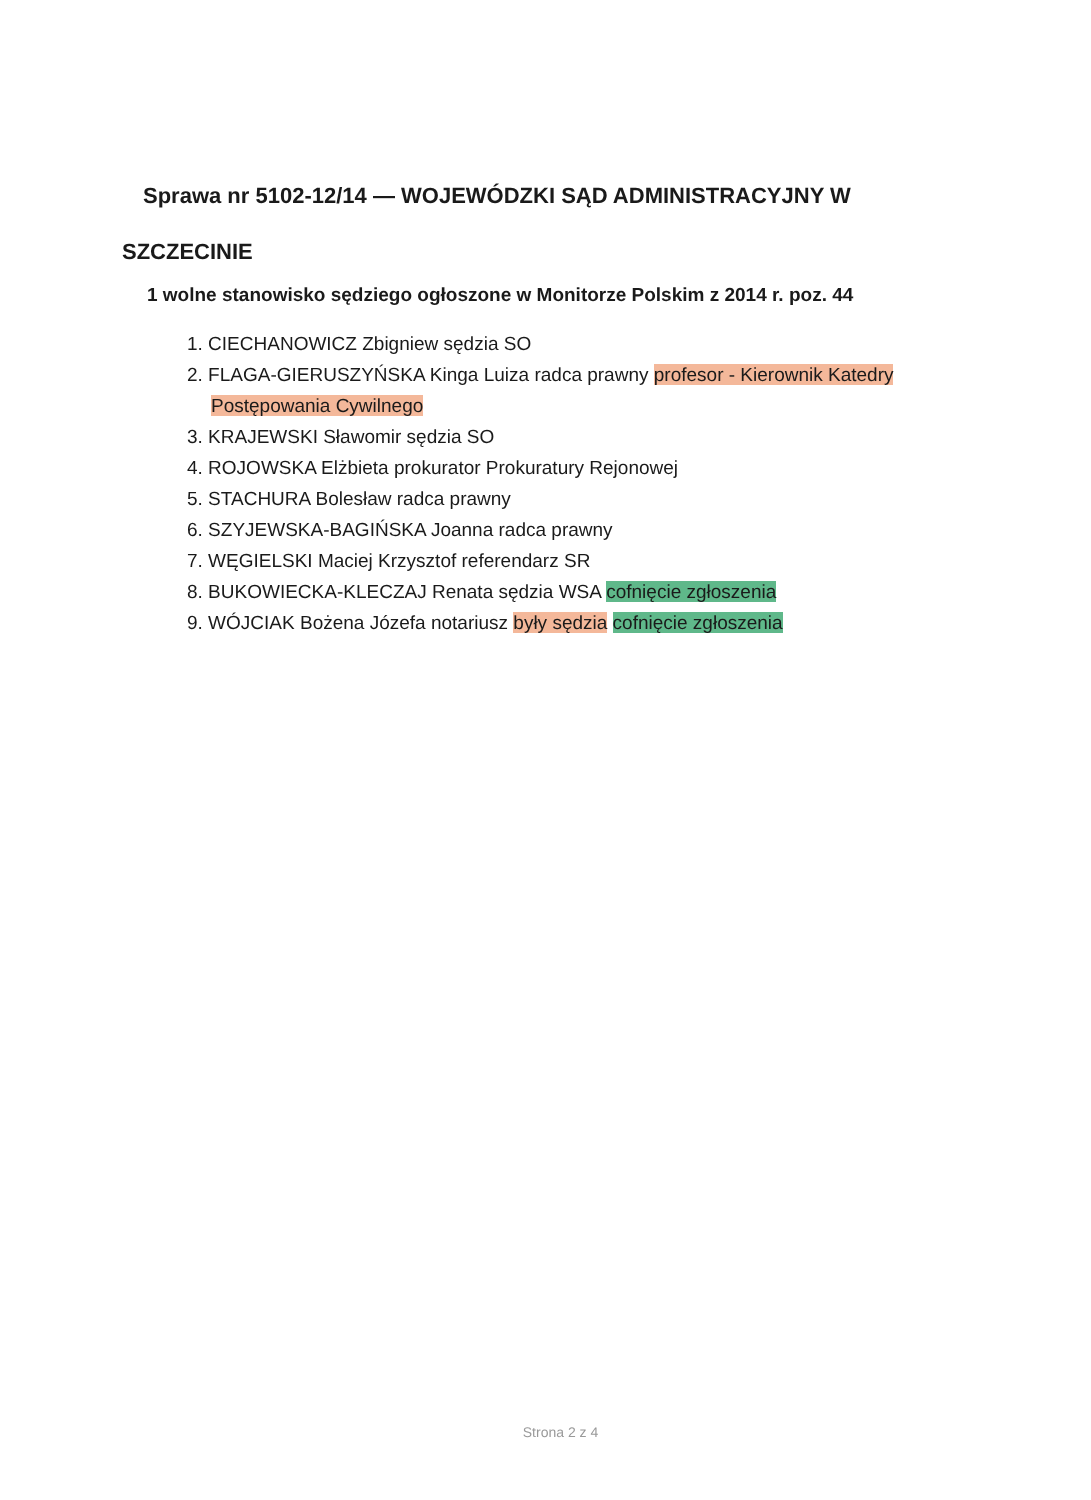Sprawa nr 5102-12/14 — WOJEWÓDZKI SĄD ADMINISTRACYJNY W
SZCZECINIE
1 wolne stanowisko sędziego ogłoszone w Monitorze Polskim z 2014 r. poz. 44
1. CIECHANOWICZ Zbigniew sędzia SO
2. FLAGA-GIERUSZYŃSKA Kinga Luiza radca prawny profesor - Kierownik Katedry Postępowania Cywilnego
3. KRAJEWSKI Sławomir sędzia SO
4. ROJOWSKA Elżbieta prokurator Prokuratury Rejonowej
5. STACHURA Bolesław radca prawny
6. SZYJEWSKA-BAGIŃSKA Joanna radca prawny
7. WĘGIELSKI Maciej Krzysztof referendarz SR
8. BUKOWIECKA-KLECZAJ Renata sędzia WSA cofnięcie zgłoszenia
9. WÓJCIAK Bożena Józefa notariusz były sędzia cofnięcie zgłoszenia
Strona 2 z 4